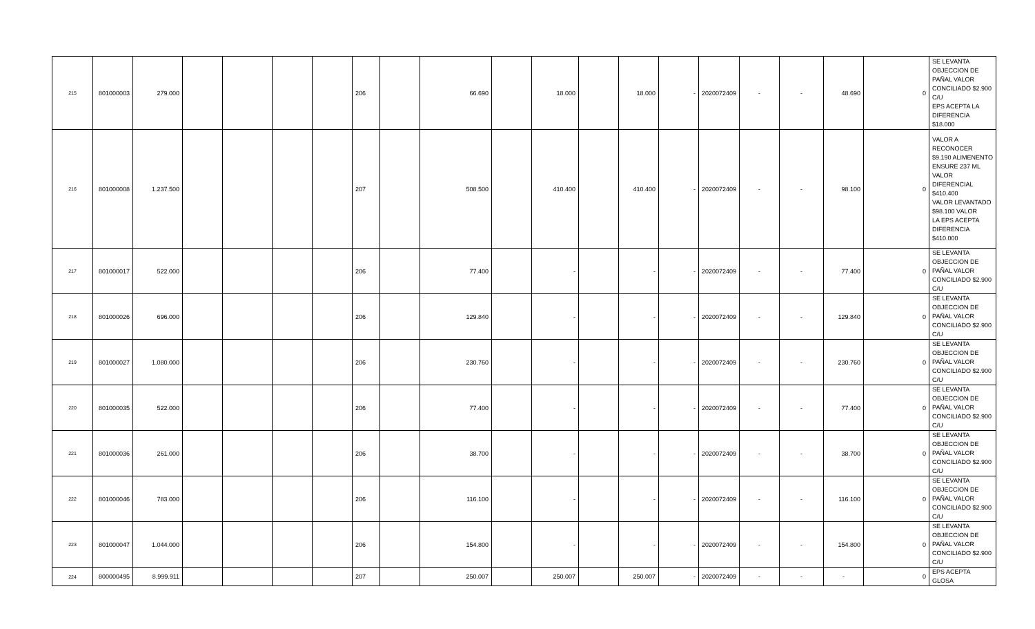| 215 | 801000003 | 279.000 | | | | | 206 | | 66.690 | | 18.000 | | 18.000 | - | 2020072409 | - | - | 48.690 | 0 | SE LEVANTA OBJECCION DE PAÑAL VALOR CONCILIADO $2.900 C/U EPS ACEPTA LA DIFERENCIA $18.000 |
| 216 | 801000008 | 1.237.500 | | | | | 207 | | 508.500 | | 410.400 | | 410.400 | - | 2020072409 | - | - | 98.100 | 0 | VALOR A RECONOCER $9.190 ALIMENENTO ENSURE 237 ML VALOR DIFERENCIAL $410.400 VALOR LEVANTADO $98.100 VALOR LA EPS ACEPTA DIFERENCIA $410.000 |
| 217 | 801000017 | 522.000 | | | | | 206 | | 77.400 | | - | | - | - | 2020072409 | - | - | 77.400 | 0 | SE LEVANTA OBJECCION DE PAÑAL VALOR CONCILIADO $2.900 C/U |
| 218 | 801000026 | 696.000 | | | | | 206 | | 129.840 | | - | | - | - | 2020072409 | - | - | 129.840 | 0 | SE LEVANTA OBJECCION DE PAÑAL VALOR CONCILIADO $2.900 C/U |
| 219 | 801000027 | 1.080.000 | | | | | 206 | | 230.760 | | - | | - | - | 2020072409 | - | - | 230.760 | 0 | SE LEVANTA OBJECCION DE PAÑAL VALOR CONCILIADO $2.900 C/U |
| 220 | 801000035 | 522.000 | | | | | 206 | | 77.400 | | - | | - | - | 2020072409 | - | - | 77.400 | 0 | SE LEVANTA OBJECCION DE PAÑAL VALOR CONCILIADO $2.900 C/U |
| 221 | 801000036 | 261.000 | | | | | 206 | | 38.700 | | - | | - | - | 2020072409 | - | - | 38.700 | 0 | SE LEVANTA OBJECCION DE PAÑAL VALOR CONCILIADO $2.900 C/U |
| 222 | 801000046 | 783.000 | | | | | 206 | | 116.100 | | - | | - | - | 2020072409 | - | - | 116.100 | 0 | SE LEVANTA OBJECCION DE PAÑAL VALOR CONCILIADO $2.900 C/U |
| 223 | 801000047 | 1.044.000 | | | | | 206 | | 154.800 | | - | | - | - | 2020072409 | - | - | 154.800 | 0 | SE LEVANTA OBJECCION DE PAÑAL VALOR CONCILIADO $2.900 C/U |
| 224 | 800000495 | 8.999.911 | | | | | 207 | | 250.007 | | 250.007 | | 250.007 | - | 2020072409 | - | - | - | 0 | EPS ACEPTA GLOSA |